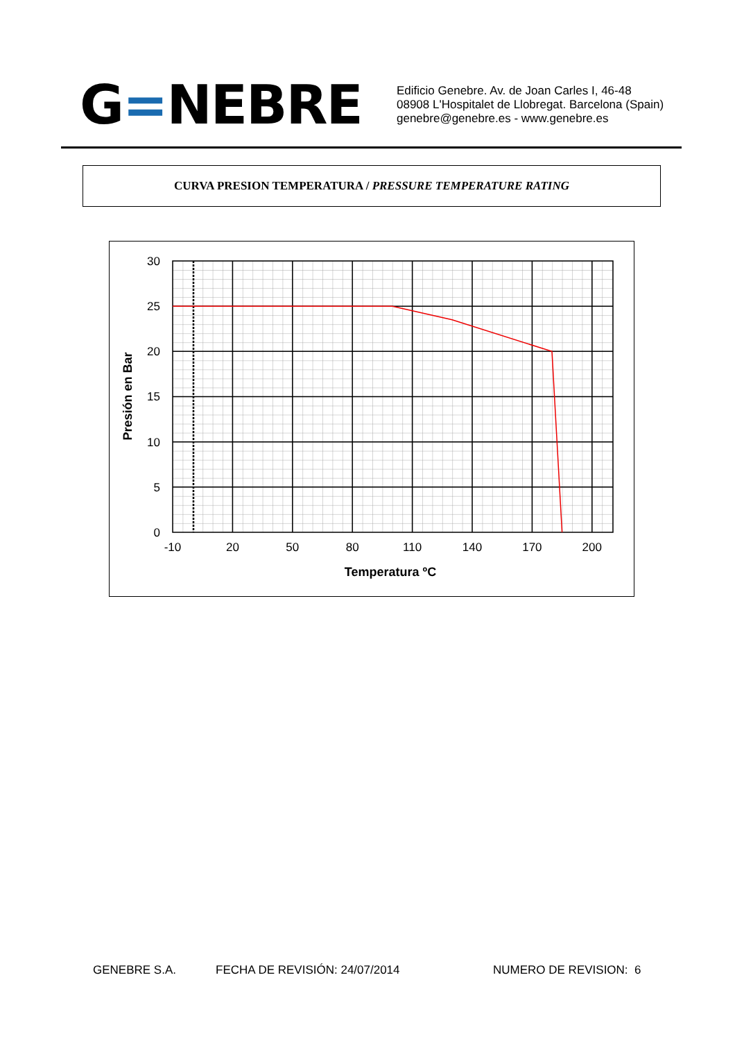G=NEBRE
Edificio Genebre. Av. de Joan Carles I, 46-48
08908 L'Hospitalet de Llobregat. Barcelona (Spain)
genebre@genebre.es - www.genebre.es
CURVA PRESION TEMPERATURA / PRESSURE TEMPERATURE RATING
30
25
20
15
10
5
0
-10
20
50
80
110
140
170
200
Temperatura ºC
Presión en Bar
GENEBRE S.A. FECHA DE REVISIÓN: 24/07/2014 NUMERO DE REVISION: 6